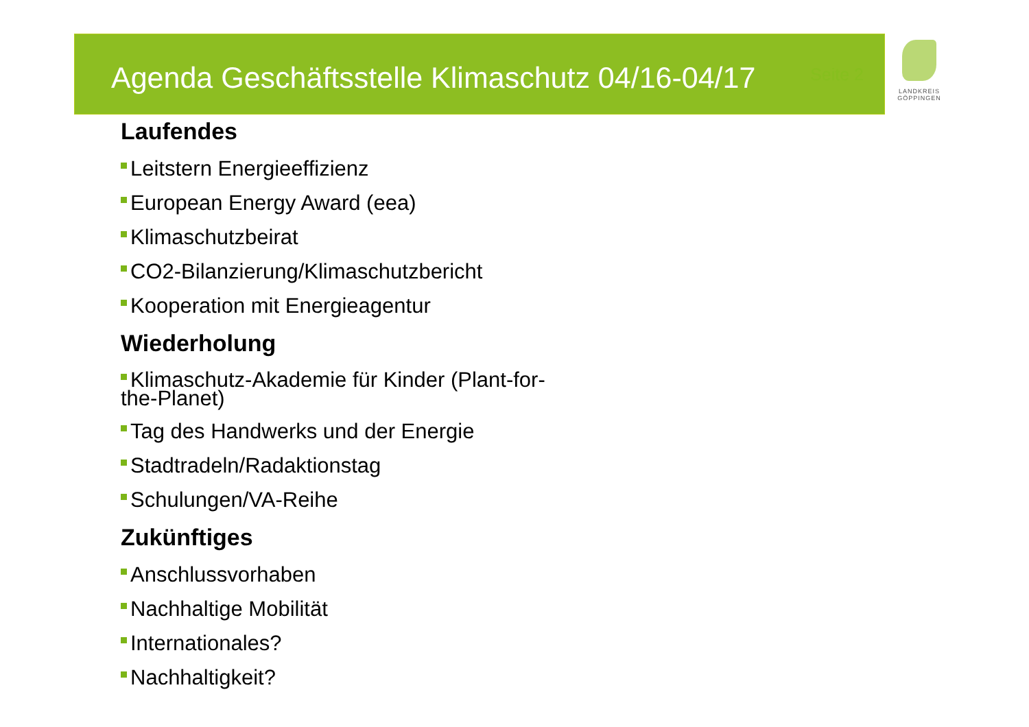Agenda Geschäftsstelle Klimaschutz 04/16-04/17
Seite 2
LANDKREIS
GÖPPINGEN
Laufendes
Leitstern Energieeffizienz
European Energy Award (eea)
Klimaschutzbeirat
CO2-Bilanzierung/Klimaschutzbericht
Kooperation mit Energieagentur
Wiederholung
Klimaschutz-Akademie für Kinder (Plant-for-the-Planet)
Tag des Handwerks und der Energie
Stadtradeln/Radaktionstag
Schulungen/VA-Reihe
Zukünftiges
Anschlussvorhaben
Nachhaltige Mobilität
Internationales?
Nachhaltigkeit?